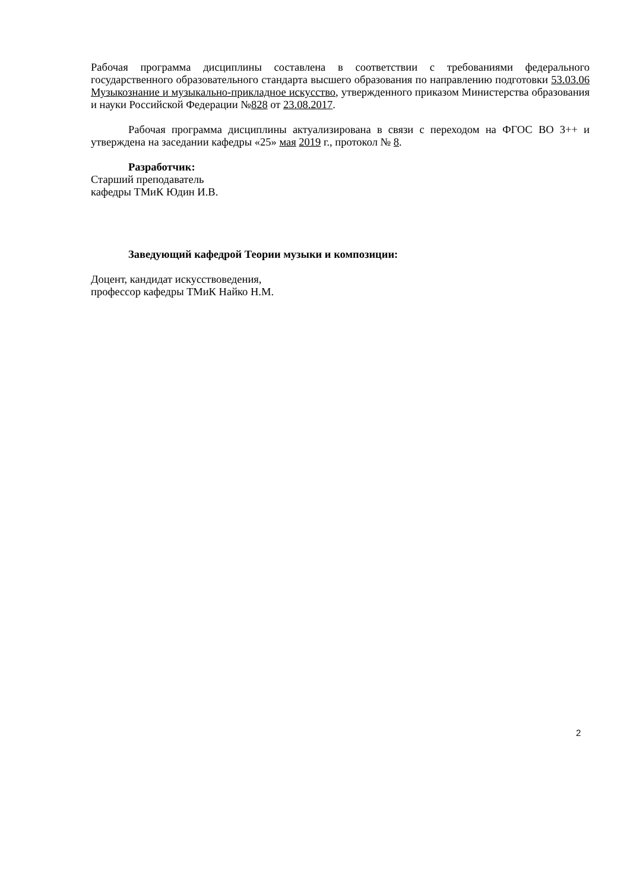Рабочая программа дисциплины составлена в соответствии с требованиями федерального государственного образовательного стандарта высшего образования по направлению подготовки 53.03.06 Музыкознание и музыкально-прикладное искусство, утвержденного приказом Министерства образования и науки Российской Федерации №828 от 23.08.2017.
Рабочая программа дисциплины актуализирована в связи с переходом на ФГОС ВО 3++ и утверждена на заседании кафедры «25» мая 2019 г., протокол № 8.
Разработчик:
Старший преподаватель
кафедры ТМиК Юдин И.В.
Заведующий кафедрой Теории музыки и композиции:
Доцент, кандидат искусствоведения,
профессор кафедры ТМиК Найко Н.М.
2